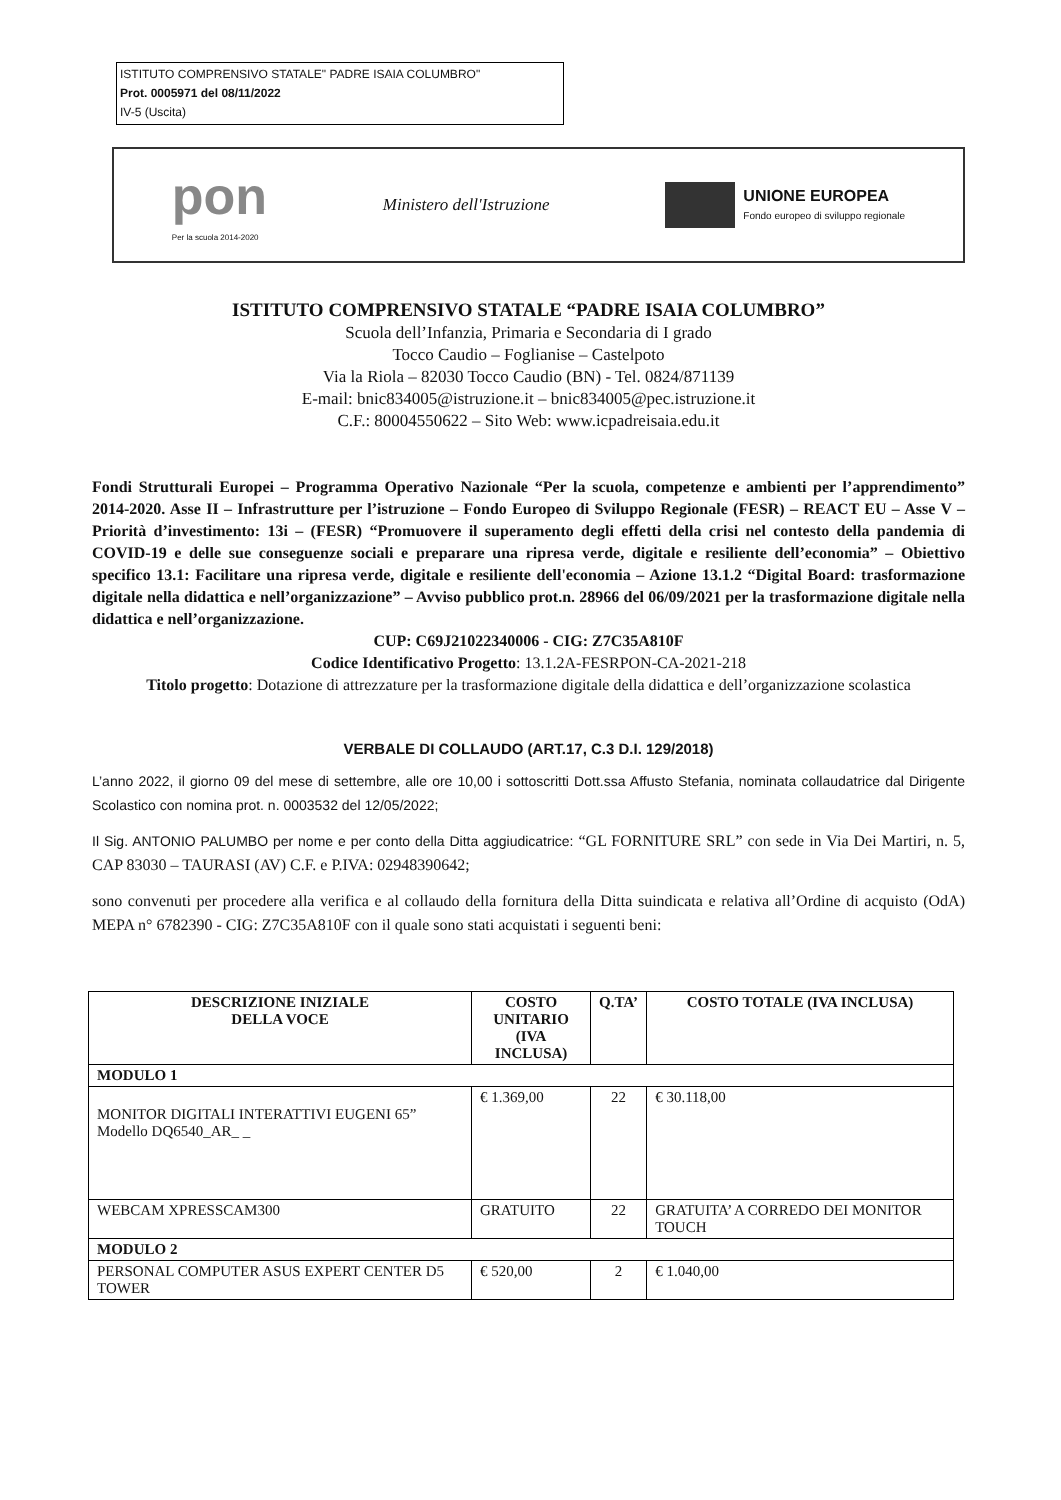ISTITUTO COMPRENSIVO STATALE" PADRE ISAIA COLUMBRO"
Prot. 0005971 del 08/11/2022
IV-5 (Uscita)
pon
Per la scuola 2014-2020
Ministero dell'Istruzione
UNIONE EUROPEA
Fondo europeo di sviluppo regionale
ISTITUTO COMPRENSIVO STATALE “PADRE ISAIA COLUMBRO”
Scuola dell’Infanzia, Primaria e Secondaria di I grado
Tocco Caudio – Foglianise – Castelpoto
Via la Riola – 82030 Tocco Caudio (BN) - Tel. 0824/871139
E-mail: bnic834005@istruzione.it – bnic834005@pec.istruzione.it
C.F.: 80004550622 – Sito Web: www.icpadreisaia.edu.it
Fondi Strutturali Europei – Programma Operativo Nazionale “Per la scuola, competenze e ambienti per l’apprendimento” 2014-2020. Asse II – Infrastrutture per l’istruzione – Fondo Europeo di Sviluppo Regionale (FESR) – REACT EU – Asse V – Priorità d’investimento: 13i – (FESR) “Promuovere il superamento degli effetti della crisi nel contesto della pandemia di COVID-19 e delle sue conseguenze sociali e preparare una ripresa verde, digitale e resiliente dell’economia” – Obiettivo specifico 13.1: Facilitare una ripresa verde, digitale e resiliente dell'economia – Azione 13.1.2 “Digital Board: trasformazione digitale nella didattica e nell’organizzazione” – Avviso pubblico prot.n. 28966 del 06/09/2021 per la trasformazione digitale nella didattica e nell’organizzazione.
CUP: C69J21022340006 - CIG: Z7C35A810F
Codice Identificativo Progetto: 13.1.2A-FESRPON-CA-2021-218
Titolo progetto: Dotazione di attrezzature per la trasformazione digitale della didattica e dell’organizzazione scolastica
VERBALE DI COLLAUDO (ART.17, C.3 D.I. 129/2018)
L’anno 2022, il giorno 09 del mese di settembre, alle ore 10,00 i sottoscritti Dott.ssa Affusto Stefania, nominata collaudatrice dal Dirigente Scolastico con nomina prot. n. 0003532 del 12/05/2022;
Il Sig. ANTONIO PALUMBO per nome e per conto della Ditta aggiudicatrice: “GL FORNITURE SRL” con sede in Via Dei Martiri, n. 5, CAP 83030 – TAURASI (AV) C.F. e P.IVA: 02948390642;
sono convenuti per procedere alla verifica e al collaudo della fornitura della Ditta suindicata e relativa all’Ordine di acquisto (OdA) MEPA n° 6782390 - CIG: Z7C35A810F con il quale sono stati acquistati i seguenti beni:
| DESCRIZIONE INIZIALE DELLA VOCE | COSTO UNITARIO (IVA INCLUSA) | Q.TA’ | COSTO TOTALE (IVA INCLUSA) |
| --- | --- | --- | --- |
| MODULO 1 | | | |
| MONITOR DIGITALI INTERATTIVI EUGENI 65” Modello DQ6540_AR_ _ | € 1.369,00 | 22 | € 30.118,00 |
| WEBCAM XPRESSCAM300 | GRATUITO | 22 | GRATUITA’ A CORREDO DEI MONITOR TOUCH |
| MODULO 2 | | | |
| PERSONAL COMPUTER ASUS EXPERT CENTER D5 TOWER | € 520,00 | 2 | € 1.040,00 |